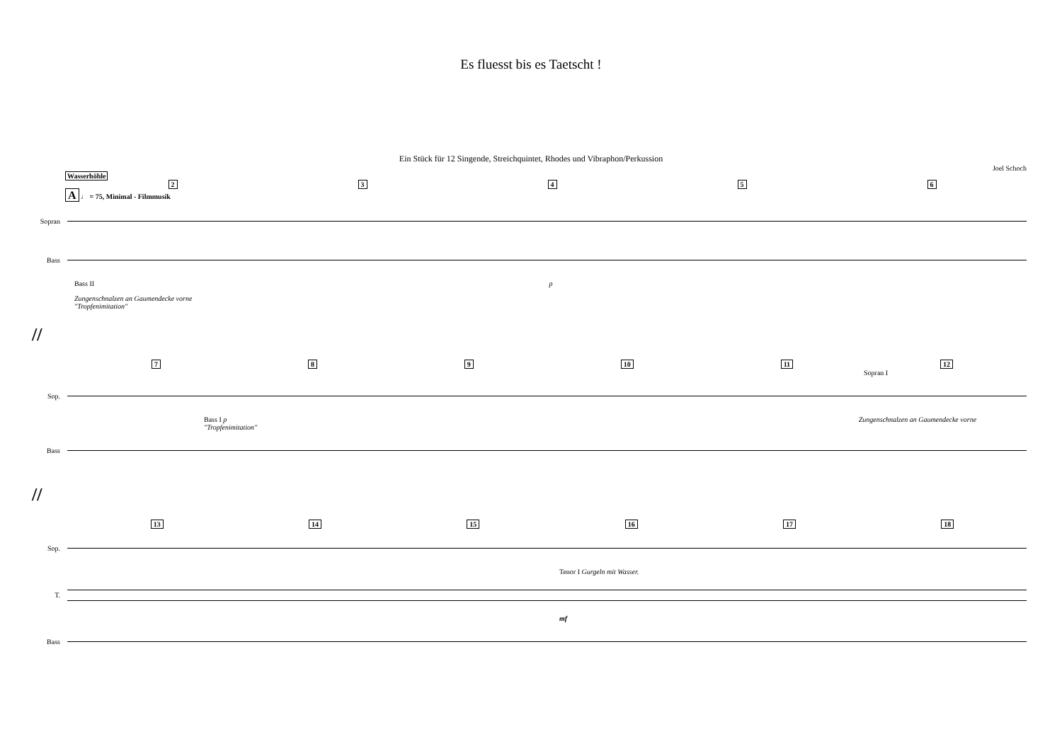Es fluesst bis es Taetscht !
Ein Stück für 12 Singende, Streichquintet, Rhodes und Vibraphon/Perkussion
Joel Schoch
Wasserhöhle
2 3 4 5 6
A ♩ = 75, Minimal - Filmmusik
Sopran
Bass
Bass II p
Zungenschnalzen an Gaumendecke vorne
"Tropfenimitation"
//
7 8 9 10 11 12
Sopran I
Sop.
Bass I p Zungenschnalzen an Gaumendecke vorne "Tropfenimitation"
Bass
//
13 14 15 16 17 18
Sop.
Tenor I Gurgeln mit Wasser.
T.
mf
Bass